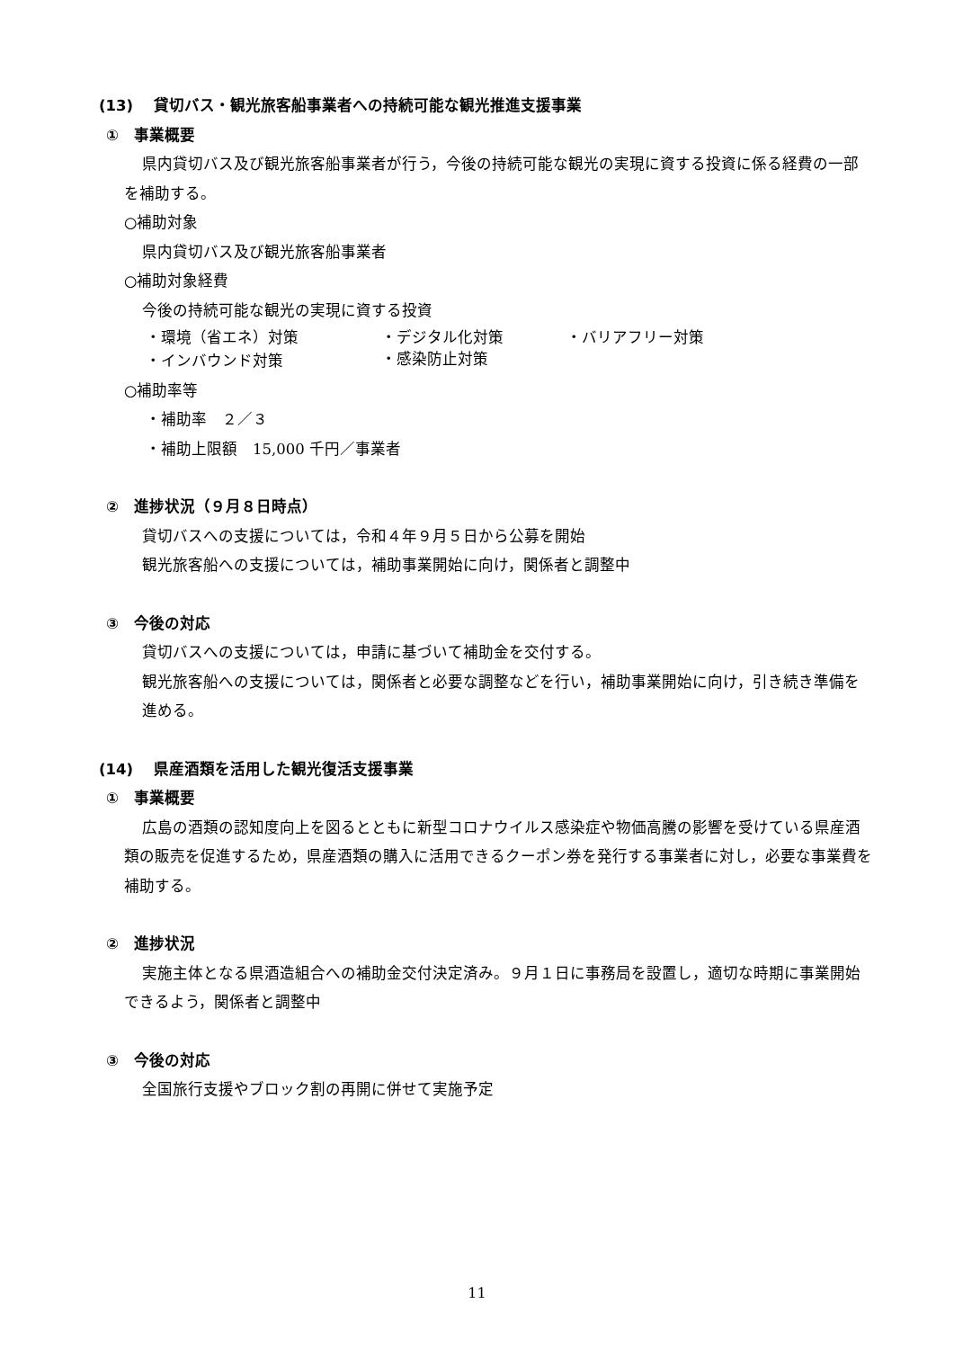(13)　 貸切バス・観光旅客船事業者への持続可能な観光推進支援事業
①　事業概要
県内貸切バス及び観光旅客船事業者が行う，今後の持続可能な観光の実現に資する投資に係る経費の一部を補助する。
○補助対象
県内貸切バス及び観光旅客船事業者
○補助対象経費
今後の持続可能な観光の実現に資する投資
・環境（省エネ）対策 ・デジタル化対策 ・バリアフリー対策
・インバウンド対策 ・感染防止対策
○補助率等
・補助率　２／３
・補助上限額　15,000 千円／事業者
②　進捗状況（９月８日時点）
貸切バスへの支援については，令和４年９月５日から公募を開始
観光旅客船への支援については，補助事業開始に向け，関係者と調整中
③　今後の対応
貸切バスへの支援については，申請に基づいて補助金を交付する。
観光旅客船への支援については，関係者と必要な調整などを行い，補助事業開始に向け，引き続き準備を進める。
(14)　 県産酒類を活用した観光復活支援事業
①　事業概要
広島の酒類の認知度向上を図るとともに新型コロナウイルス感染症や物価高騰の影響を受けている県産酒類の販売を促進するため，県産酒類の購入に活用できるクーポン券を発行する事業者に対し，必要な事業費を補助する。
②　進捗状況
実施主体となる県酒造組合への補助金交付決定済み。９月１日に事務局を設置し，適切な時期に事業開始できるよう，関係者と調整中
③　今後の対応
全国旅行支援やブロック割の再開に併せて実施予定
11